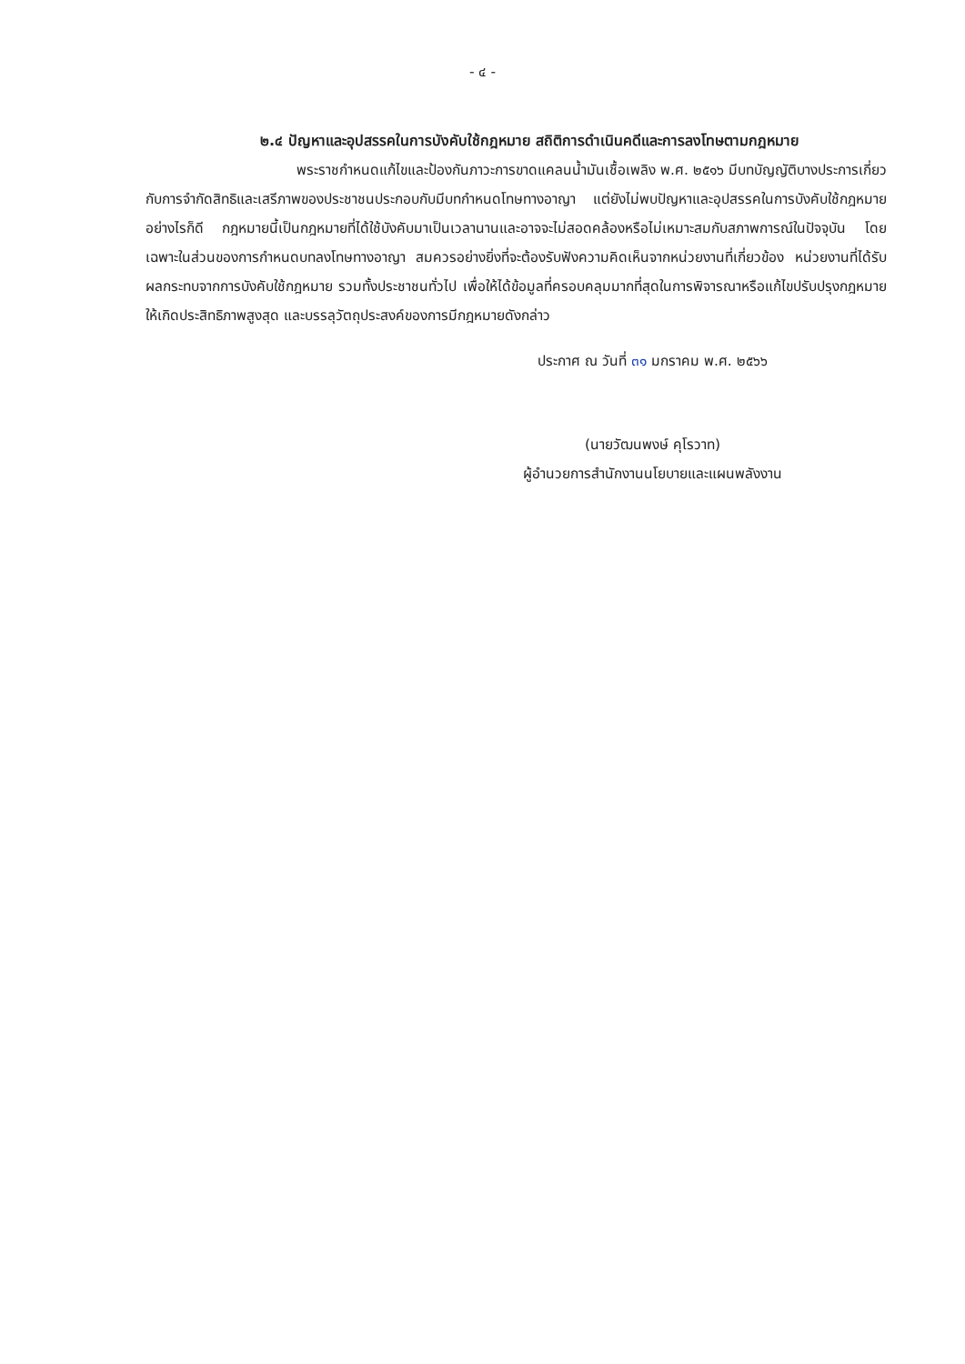- ๔ -
๒.๔ ปัญหาและอุปสรรคในการบังคับใช้กฎหมาย สถิติการดำเนินคดีและการลงโทษตามกฎหมาย
พระราชกำหนดแก้ไขและป้องกันภาวะการขาดแคลนน้ำมันเชื้อเพลิง พ.ศ. ๒๕๑๖ มีบทบัญญัติบางประการเกี่ยวกับการจำกัดสิทธิและเสรีภาพของประชาชนประกอบกับมีบทกำหนดโทษทางอาญา แต่ยังไม่พบปัญหาและอุปสรรคในการบังคับใช้กฎหมาย อย่างไรก็ดี กฎหมายนี้เป็นกฎหมายที่ได้ใช้บังคับมาเป็นเวลานานและอาจจะไม่สอดคล้องหรือไม่เหมาะสมกับสภาพการณ์ในปัจจุบัน โดยเฉพาะในส่วนของการกำหนดบทลงโทษทางอาญา สมควรอย่างยิ่งที่จะต้องรับฟังความคิดเห็นจากหน่วยงานที่เกี่ยวข้อง หน่วยงานที่ได้รับผลกระทบจากการบังคับใช้กฎหมาย รวมทั้งประชาชนทั่วไป เพื่อให้ได้ข้อมูลที่ครอบคลุมมากที่สุดในการพิจารณาหรือแก้ไขปรับปรุงกฎหมายให้เกิดประสิทธิภาพสูงสุด และบรรลุวัตถุประสงค์ของการมีกฎหมายดังกล่าว
ประกาศ ณ วันที่ ๓๑ มกราคม พ.ศ. ๒๕๖๖
(นายวัฒนพงษ์ คุโรวาท)
ผู้อำนวยการสำนักงานนโยบายและแผนพลังงาน